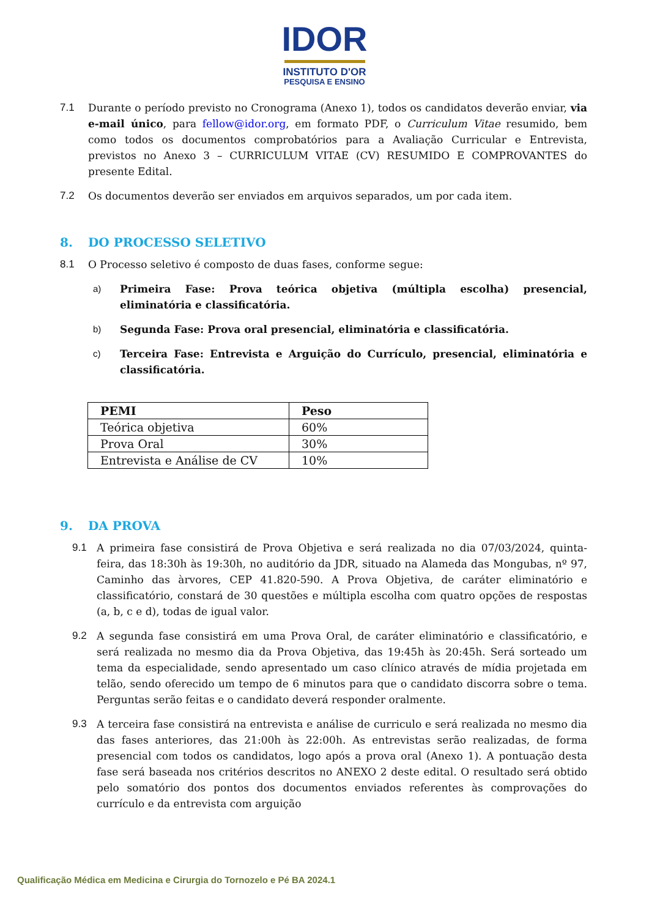IDOR
INSTITUTO D'OR
PESQUISA E ENSINO
7.1 Durante o período previsto no Cronograma (Anexo 1), todos os candidatos deverão enviar, via e-mail único, para fellow@idor.org, em formato PDF, o Curriculum Vitae resumido, bem como todos os documentos comprobatórios para a Avaliação Curricular e Entrevista, previstos no Anexo 3 – CURRICULUM VITAE (CV) RESUMIDO E COMPROVANTES do presente Edital.
7.2 Os documentos deverão ser enviados em arquivos separados, um por cada item.
8. DO PROCESSO SELETIVO
8.1 O Processo seletivo é composto de duas fases, conforme segue:
a) Primeira Fase: Prova teórica objetiva (múltipla escolha) presencial, eliminatória e classificatória.
b) Segunda Fase: Prova oral presencial, eliminatória e classificatória.
c) Terceira Fase: Entrevista e Arguição do Currículo, presencial, eliminatória e classificatória.
| PEMI | Peso |
| --- | --- |
| Teórica objetiva | 60% |
| Prova Oral | 30% |
| Entrevista e Análise de CV | 10% |
9. DA PROVA
9.1 A primeira fase consistirá de Prova Objetiva e será realizada no dia 07/03/2024, quinta-feira, das 18:30h às 19:30h, no auditório da JDR, situado na Alameda das Mongubas, nº 97, Caminho das àrvores, CEP 41.820-590. A Prova Objetiva, de caráter eliminatório e classificatório, constará de 30 questões e múltipla escolha com quatro opções de respostas (a, b, c e d), todas de igual valor.
9.2 A segunda fase consistirá em uma Prova Oral, de caráter eliminatório e classificatório, e será realizada no mesmo dia da Prova Objetiva, das 19:45h às 20:45h. Será sorteado um tema da especialidade, sendo apresentado um caso clínico através de mídia projetada em telão, sendo oferecido um tempo de 6 minutos para que o candidato discorra sobre o tema. Perguntas serão feitas e o candidato deverá responder oralmente.
9.3 A terceira fase consistirá na entrevista e análise de curriculo e será realizada no mesmo dia das fases anteriores, das 21:00h às 22:00h. As entrevistas serão realizadas, de forma presencial com todos os candidatos, logo após a prova oral (Anexo 1). A pontuação desta fase será baseada nos critérios descritos no ANEXO 2 deste edital. O resultado será obtido pelo somatório dos pontos dos documentos enviados referentes às comprovações do currículo e da entrevista com arguição
Qualificação Médica em Medicina e Cirurgia do Tornozelo e Pé BA 2024.1